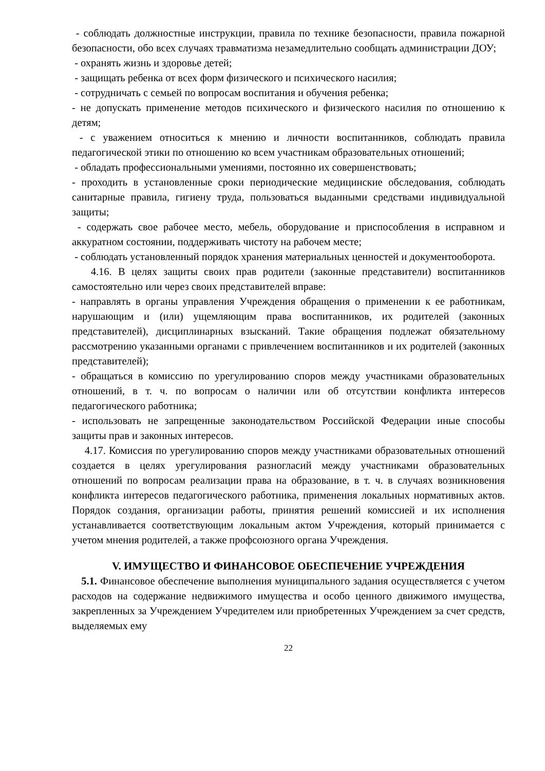- соблюдать должностные инструкции, правила по технике безопасности, правила пожарной безопасности, обо всех случаях травматизма незамедлительно сообщать администрации ДОУ;
- охранять жизнь и здоровье детей;
- защищать ребенка от всех форм физического и психического насилия;
- сотрудничать с семьей по вопросам воспитания и обучения ребенка;
- не допускать применение методов психического и физического насилия по отношению к детям;
- с уважением относиться к мнению и личности воспитанников, соблюдать правила педагогической этики по отношению ко всем участникам образовательных отношений;
- обладать профессиональными умениями, постоянно их совершенствовать;
- проходить в установленные сроки периодические медицинские обследования, соблюдать санитарные правила, гигиену труда, пользоваться выданными средствами индивидуальной защиты;
- содержать свое рабочее место, мебель, оборудование и приспособления в исправном и аккуратном состоянии, поддерживать чистоту на рабочем месте;
- соблюдать установленный порядок хранения материальных ценностей и документооборота.
4.16. В целях защиты своих прав родители (законные представители) воспитанников самостоятельно или через своих представителей вправе:
- направлять в органы управления Учреждения обращения о применении к ее работникам, нарушающим и (или) ущемляющим права воспитанников, их родителей (законных представителей), дисциплинарных взысканий. Такие обращения подлежат обязательному рассмотрению указанными органами с привлечением воспитанников и их родителей (законных представителей);
- обращаться в комиссию по урегулированию споров между участниками образовательных отношений, в т. ч. по вопросам о наличии или об отсутствии конфликта интересов педагогического работника;
- использовать не запрещенные законодательством Российской Федерации иные способы защиты прав и законных интересов.
4.17. Комиссия по урегулированию споров между участниками образовательных отношений создается в целях урегулирования разногласий между участниками образовательных отношений по вопросам реализации права на образование, в т. ч. в случаях возникновения конфликта интересов педагогического работника, применения локальных нормативных актов. Порядок создания, организации работы, принятия решений комиссией и их исполнения устанавливается соответствующим локальным актом Учреждения, который принимается с учетом мнения родителей, а также профсоюзного органа Учреждения.
V. ИМУЩЕСТВО И ФИНАНСОВОЕ ОБЕСПЕЧЕНИЕ УЧРЕЖДЕНИЯ
5.1. Финансовое обеспечение выполнения муниципального задания осуществляется с учетом расходов на содержание недвижимого имущества и особо ценного движимого имущества, закрепленных за Учреждением Учредителем или приобретенных Учреждением за счет средств, выделяемых ему
22